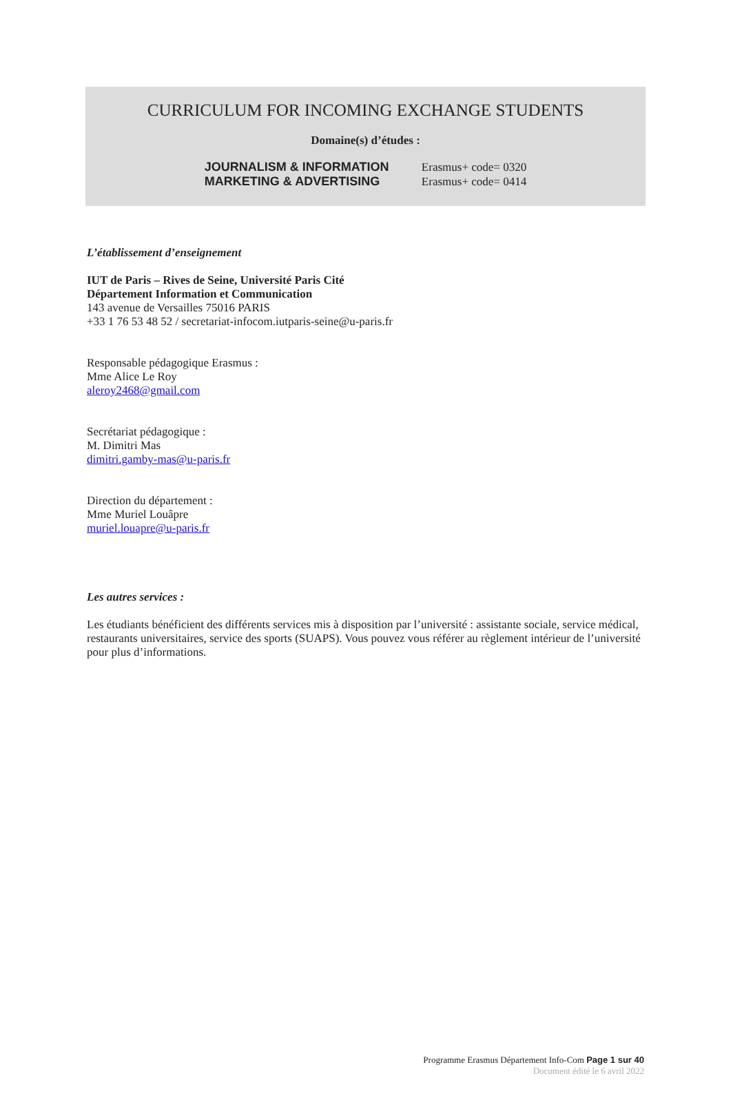CURRICULUM FOR INCOMING EXCHANGE STUDENTS
Domaine(s) d’études :
JOURNALISM & INFORMATION
MARKETING & ADVERTISING
Erasmus+ code= 0320
Erasmus+ code= 0414
L’établissement d’enseignement
IUT de Paris – Rives de Seine, Université Paris Cité
Département Information et Communication
143 avenue de Versailles 75016 PARIS
+33 1 76 53 48 52 / secretariat-infocom.iutparis-seine@u-paris.fr
Responsable pédagogique Erasmus :
Mme Alice Le Roy
aleroy2468@gmail.com
Secrétariat pédagogique :
M. Dimitri Mas
dimitri.gamby-mas@u-paris.fr
Direction du département :
Mme Muriel Louâpre
muriel.louapre@u-paris.fr
Les autres services :
Les étudiants bénéficient des différents services mis à disposition par l’université : assistante sociale, service médical, restaurants universitaires, service des sports (SUAPS). Vous pouvez vous référer au règlement intérieur de l’université pour plus d’informations.
Programme Erasmus Département Info-Com Page 1 sur 40
Document édité le 6 avril 2022